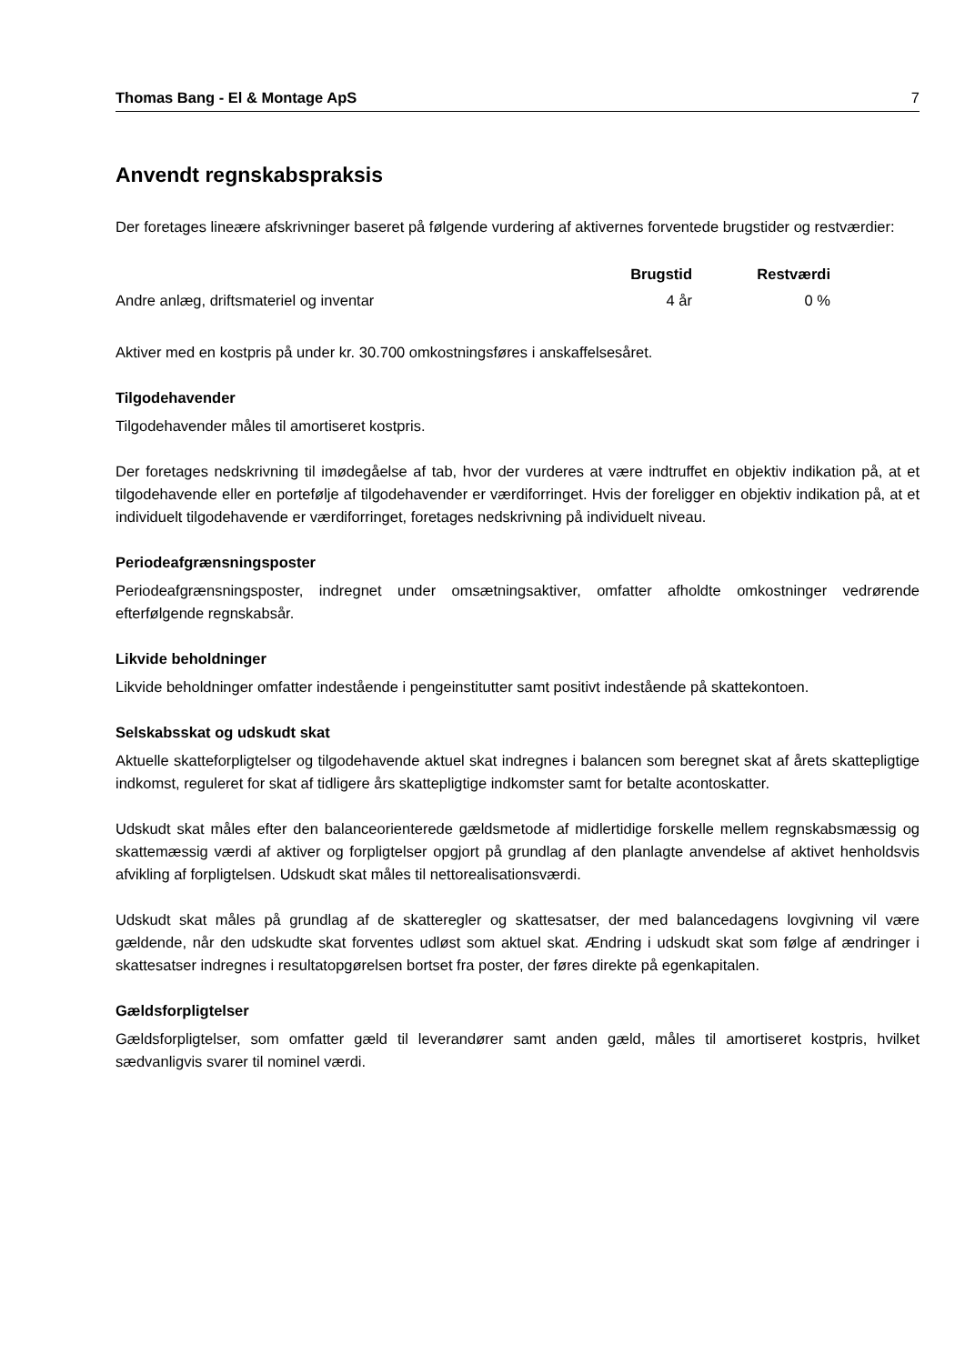Thomas Bang - El & Montage ApS 7
Anvendt regnskabspraksis
Der foretages lineære afskrivninger baseret på følgende vurdering af aktivernes forventede brugstider og restværdier:
| | Brugstid | Restværdi |
| --- | --- | --- |
| Andre anlæg, driftsmateriel og inventar | 4 år | 0 % |
Aktiver med en kostpris på under kr. 30.700 omkostningsføres i anskaffelsesåret.
Tilgodehavender
Tilgodehavender måles til amortiseret kostpris.
Der foretages nedskrivning til imødegåelse af tab, hvor der vurderes at være indtruffet en objektiv indikation på, at et tilgodehavende eller en portefølje af tilgodehavender er værdiforringet. Hvis der foreligger en objektiv indikation på, at et individuelt tilgodehavende er værdiforringet, foretages nedskrivning på individuelt niveau.
Periodeafgrænsningsposter
Periodeafgrænsningsposter, indregnet under omsætningsaktiver, omfatter afholdte omkostninger vedrørende efterfølgende regnskabsår.
Likvide beholdninger
Likvide beholdninger omfatter indestående i pengeinstitutter samt positivt indestående på skattekontoen.
Selskabsskat og udskudt skat
Aktuelle skatteforpligtelser og tilgodehavende aktuel skat indregnes i balancen som beregnet skat af årets skattepligtige indkomst, reguleret for skat af tidligere års skattepligtige indkomster samt for betalte acontoskatter.
Udskudt skat måles efter den balanceorienterede gældsmetode af midlertidige forskelle mellem regnskabsmæssig og skattemæssig værdi af aktiver og forpligtelser opgjort på grundlag af den planlagte anvendelse af aktivet henholdsvis afvikling af forpligtelsen. Udskudt skat måles til nettorealisationsværdi.
Udskudt skat måles på grundlag af de skatteregler og skattesatser, der med balancedagens lovgivning vil være gældende, når den udskudte skat forventes udløst som aktuel skat. Ændring i udskudt skat som følge af ændringer i skattesatser indregnes i resultatopgørelsen bortset fra poster, der føres direkte på egenkapitalen.
Gældsforpligtelser
Gældsforpligtelser, som omfatter gæld til leverandører samt anden gæld, måles til amortiseret kostpris, hvilket sædvanligvis svarer til nominel værdi.